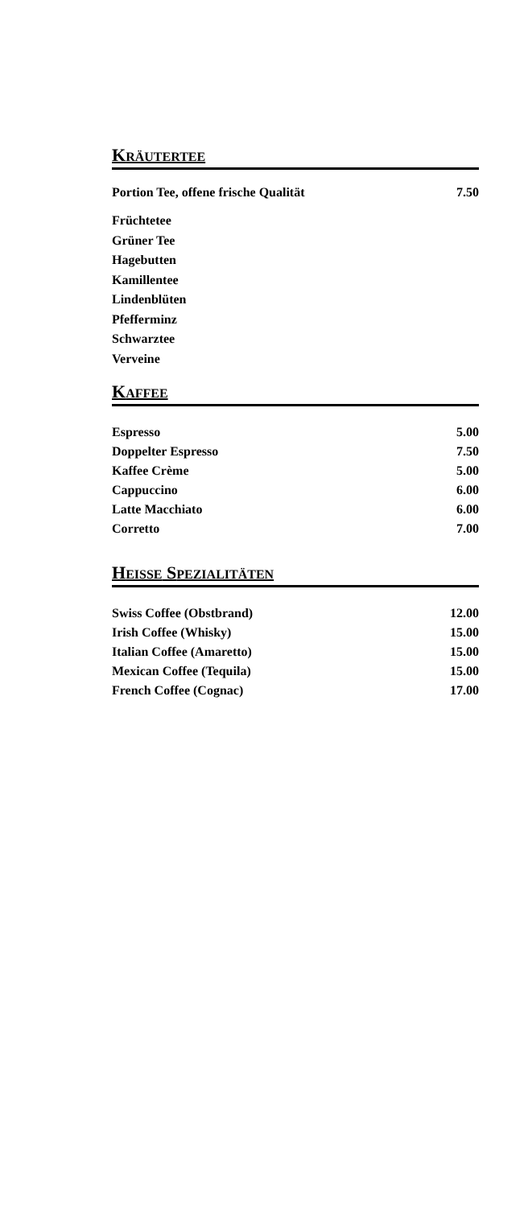KRÄUTERTEE
| Portion Tee, offene frische Qualität | 7.50 |
Früchtetee
Grüner Tee
Hagebutten
Kamillentee
Lindenblüten
Pfefferminz
Schwarztee
Verveine
KAFFEE
| Espresso | 5.00 |
| Doppelter Espresso | 7.50 |
| Kaffee Crème | 5.00 |
| Cappuccino | 6.00 |
| Latte Macchiato | 6.00 |
| Corretto | 7.00 |
HEISSE SPEZIALITÄTEN
| Swiss Coffee (Obstbrand) | 12.00 |
| Irish Coffee (Whisky) | 15.00 |
| Italian Coffee (Amaretto) | 15.00 |
| Mexican Coffee (Tequila) | 15.00 |
| French Coffee (Cognac) | 17.00 |